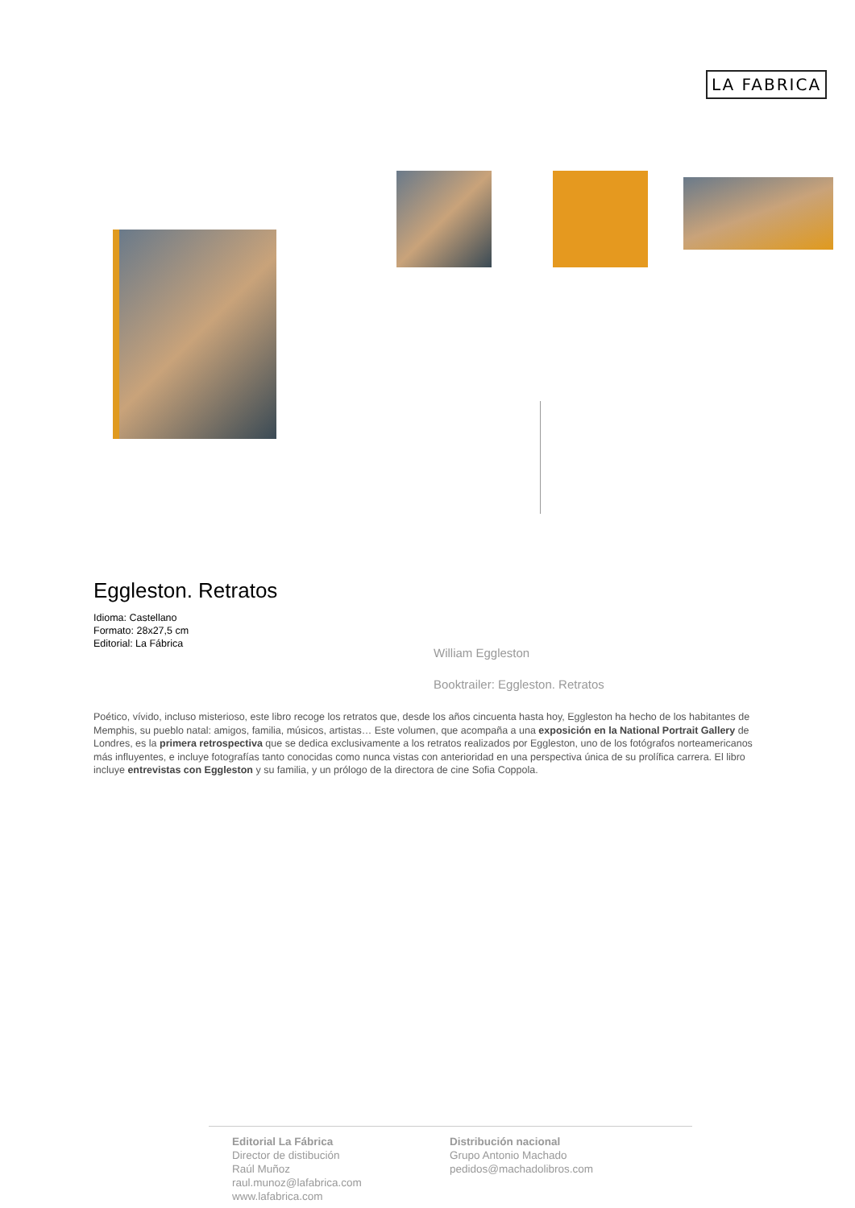LA FABRICA
Eggleston. Retratos
Idioma: Castellano
Formato: 28x27,5 cm
Editorial: La Fábrica
William Eggleston
Booktrailer: Eggleston. Retratos
Poético, vívido, incluso misterioso, este libro recoge los retratos que, desde los años cincuenta hasta hoy, Eggleston ha hecho de los habitantes de Memphis, su pueblo natal: amigos, familia, músicos, artistas… Este volumen, que acompaña a una exposición en la National Portrait Gallery de Londres, es la primera retrospectiva que se dedica exclusivamente a los retratos realizados por Eggleston, uno de los fotógrafos norteamericanos más influyentes, e incluye fotografías tanto conocidas como nunca vistas con anterioridad en una perspectiva única de su prolífica carrera. El libro incluye entrevistas con Eggleston y su familia, y un prólogo de la directora de cine Sofia Coppola.
Editorial La Fábrica
Director de distibución
Raúl Muñoz
raul.munoz@lafabrica.com
www.lafabrica.com
Distribución nacional
Grupo Antonio Machado
pedidos@machadolibros.com